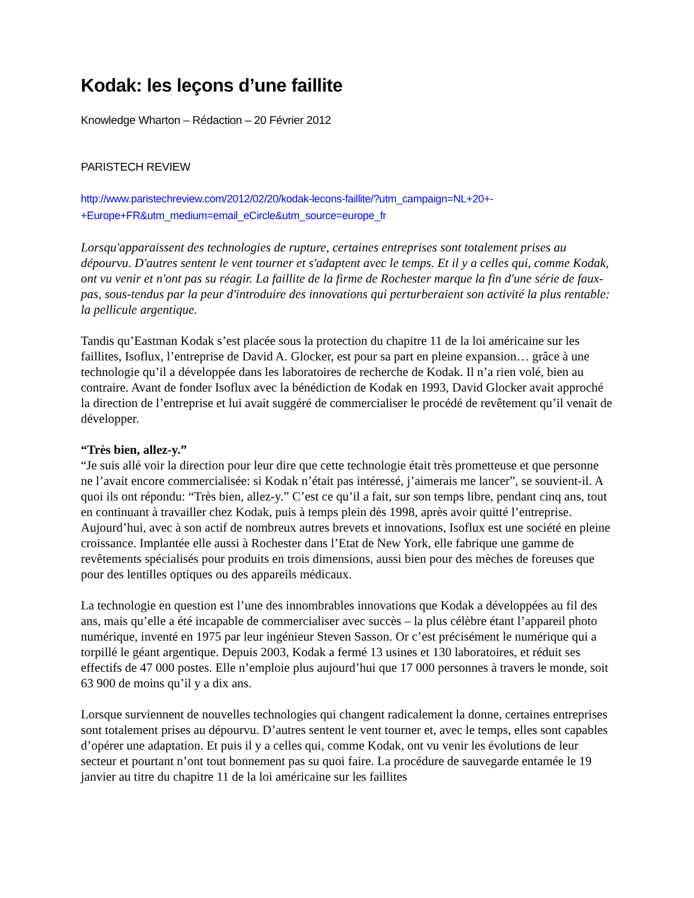Kodak: les leçons d’une faillite
Knowledge Wharton – Rédaction – 20 Février 2012
PARISTECH REVIEW
http://www.paristechreview.com/2012/02/20/kodak-lecons-faillite/?utm_campaign=NL+20+-
+Europe+FR&utm_medium=email_eCircle&utm_source=europe_fr
Lorsqu'apparaissent des technologies de rupture, certaines entreprises sont totalement prises au dépourvu. D'autres sentent le vent tourner et s'adaptent avec le temps. Et il y a celles qui, comme Kodak, ont vu venir et n'ont pas su réagir. La faillite de la firme de Rochester marque la fin d'une série de faux-pas, sous-tendus par la peur d'introduire des innovations qui perturberaient son activité la plus rentable: la pellicule argentique.
Tandis qu’Eastman Kodak s’est placée sous la protection du chapitre 11 de la loi américaine sur les faillites, Isoflux, l’entreprise de David A. Glocker, est pour sa part en pleine expansion… grâce à une technologie qu’il a développée dans les laboratoires de recherche de Kodak. Il n’a rien volé, bien au contraire. Avant de fonder Isoflux avec la bénédiction de Kodak en 1993, David Glocker avait approché la direction de l’entreprise et lui avait suggéré de commercialiser le procédé de revêtement qu’il venait de développer.
“Très bien, allez-y.”
“Je suis allé voir la direction pour leur dire que cette technologie était très prometteuse et que personne ne l’avait encore commercialisée: si Kodak n’était pas intéressé, j’aimerais me lancer”, se souvient-il. A quoi ils ont répondu: “Très bien, allez-y.” C’est ce qu’il a fait, sur son temps libre, pendant cinq ans, tout en continuant à travailler chez Kodak, puis à temps plein dès 1998, après avoir quitté l’entreprise. Aujourd’hui, avec à son actif de nombreux autres brevets et innovations, Isoflux est une société en pleine croissance. Implantée elle aussi à Rochester dans l’Etat de New York, elle fabrique une gamme de revêtements spécialisés pour produits en trois dimensions, aussi bien pour des mèches de foreuses que pour des lentilles optiques ou des appareils médicaux.
La technologie en question est l’une des innombrables innovations que Kodak a développées au fil des ans, mais qu’elle a été incapable de commercialiser avec succès – la plus célèbre étant l’appareil photo numérique, inventé en 1975 par leur ingénieur Steven Sasson. Or c’est précisément le numérique qui a torpillé le géant argentique. Depuis 2003, Kodak a fermé 13 usines et 130 laboratoires, et réduit ses effectifs de 47 000 postes. Elle n’emploie plus aujourd’hui que 17 000 personnes à travers le monde, soit 63 900 de moins qu’il y a dix ans.
Lorsque surviennent de nouvelles technologies qui changent radicalement la donne, certaines entreprises sont totalement prises au dépourvu. D’autres sentent le vent tourner et, avec le temps, elles sont capables d’opérer une adaptation. Et puis il y a celles qui, comme Kodak, ont vu venir les évolutions de leur secteur et pourtant n’ont tout bonnement pas su quoi faire. La procédure de sauvegarde entamée le 19 janvier au titre du chapitre 11 de la loi américaine sur les faillites